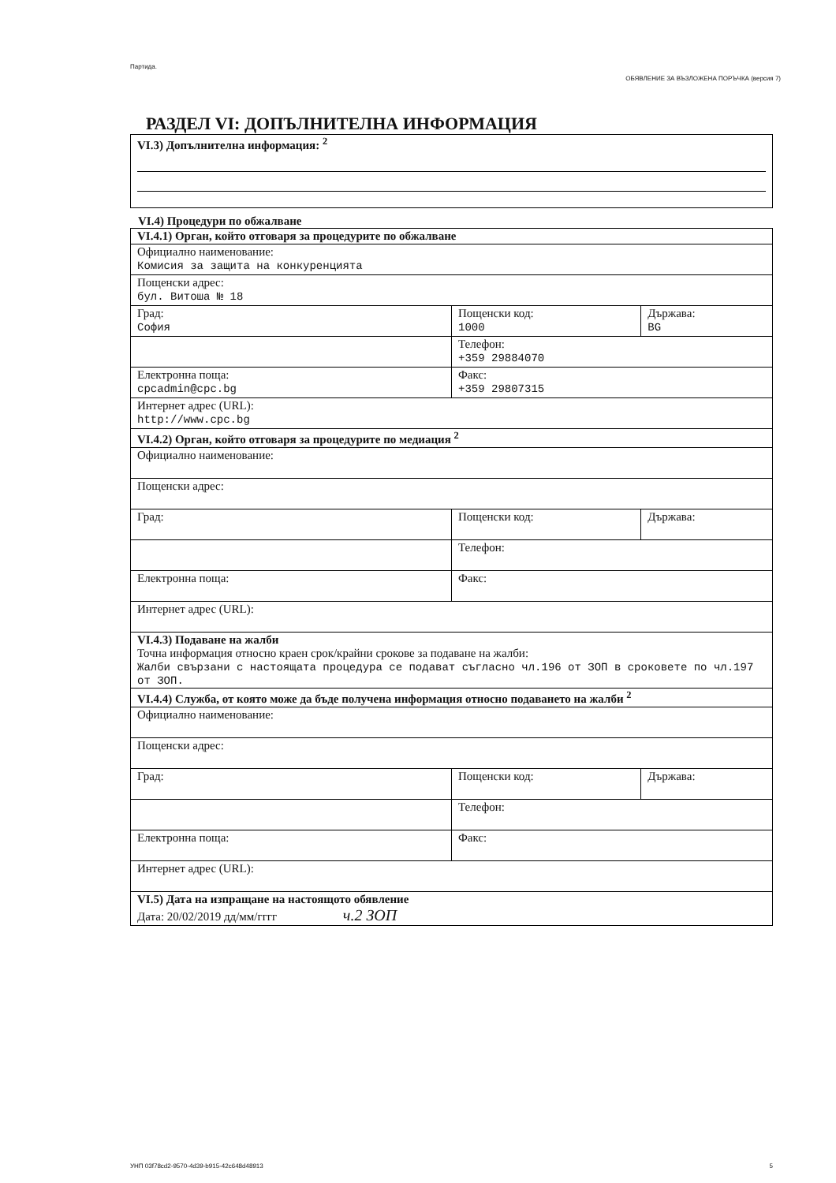Партида.
ОБЯВЛЕНИЕ ЗА ВЪЗЛОЖЕНА ПОРЪЧКА (версия 7)
РАЗДЕЛ VI: ДОПЪЛНИТЕЛНА ИНФОРМАЦИЯ
| VI.3) Допълнителна информация: <sup>2</sup> |
VI.4) Процедури по обжалване
| VI.4.1) Орган, който отговаря за процедурите по обжалване | | |
| Официално наименование: Комисия за защита на конкуренцията | | |
| Пощенски адрес: бул. Витоша № 18 | | |
| Град: София | Пощенски код: 1000 | Държава: BG |
| | Телефон: +359 29884070 | |
| Електронна поща: cpcadmin@cpc.bg | Факс: +359 29807315 | |
| Интернет адрес (URL): http://www.cpc.bg | | |
| VI.4.2) Орган, който отговаря за процедурите по медиация <sup>2</sup> | | |
| Официално наименование: | | |
| Пощенски адрес: | | |
| Град: | Пощенски код: | Държава: |
| | Телефон: | |
| Електронна поща: | Факс: | |
| Интернет адрес (URL): | | |
| VI.4.3) Подаване на жалби Точна информация относно краен срок/крайни срокове за подаване на жалби: Жалби свързани с настоящата процедура се подават съгласно чл.196 от ЗОП в сроковете по чл.197 от ЗОП. | | |
| VI.4.4) Служба, от която може да бъде получена информация относно подаването на жалби <sup>2</sup> | | |
| Официално наименование: | | |
| Пощенски адрес: | | |
| Град: | Пощенски код: | Държава: |
| | Телефон: | |
| Електронна поща: | Факс: | |
| Интернет адрес (URL): | | |
| VI.5) Дата на изпращане на настоящото обявление Дата: 20/02/2019 дд/мм/гггг ч.2 ЗОП | | |
УНП 03f78cd2-9570-4d39-b915-42c648d48913 5